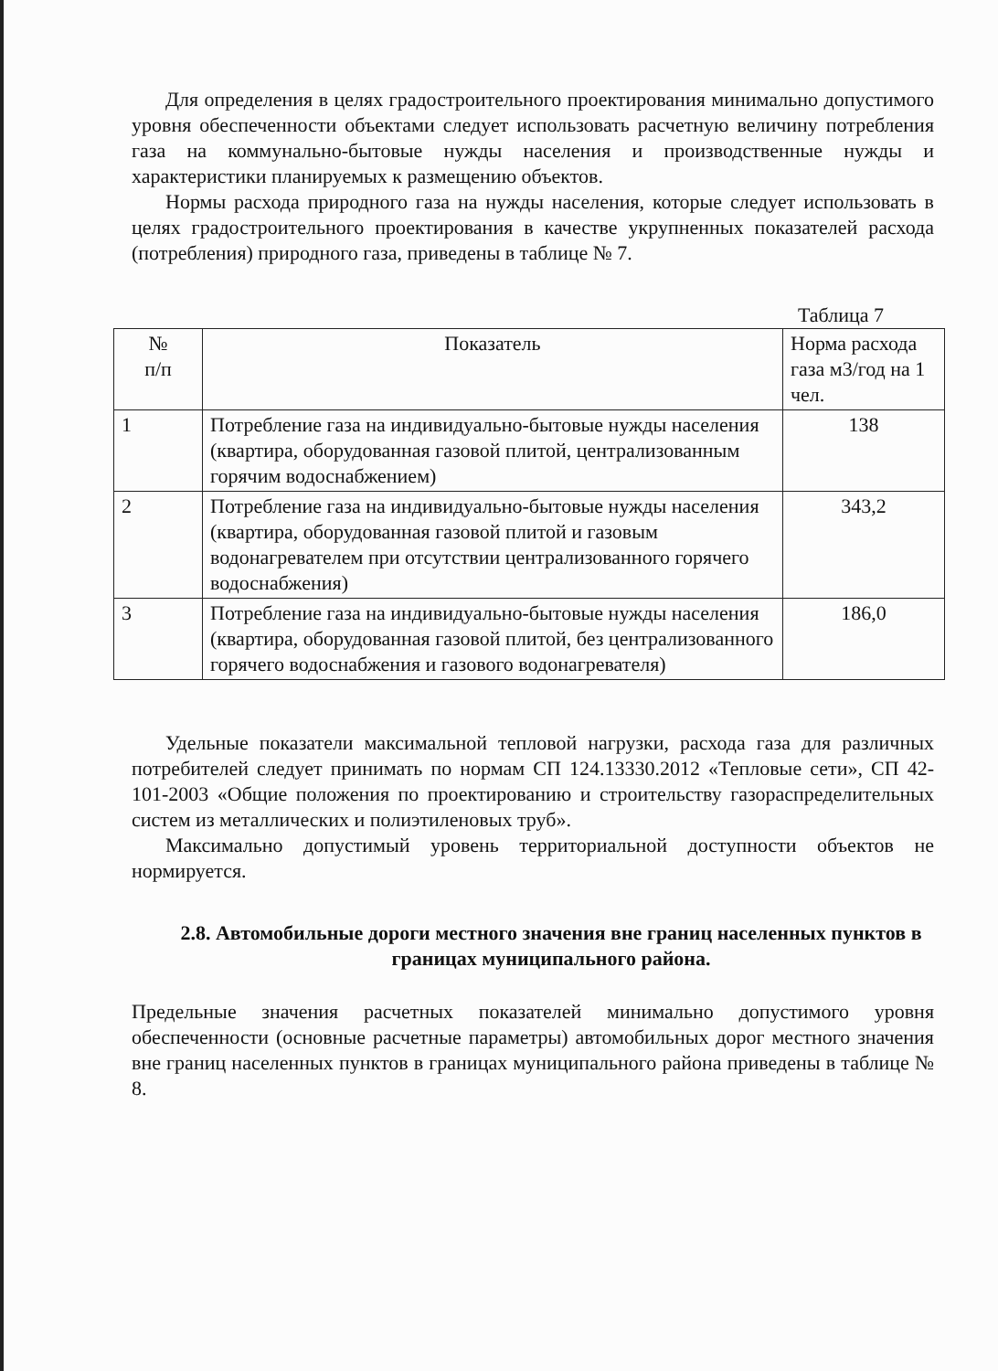Для определения в целях градостроительного проектирования минимально допустимого уровня обеспеченности объектами следует использовать расчетную величину потребления газа на коммунально-бытовые нужды населения и производственные нужды и характеристики планируемых к размещению объектов.
Нормы расхода природного газа на нужды населения, которые следует использовать в целях градостроительного проектирования в качестве укрупненных показателей расхода (потребления) природного газа, приведены в таблице № 7.
Таблица 7
| № п/п | Показатель | Норма расхода газа м3/год на 1 чел. |
| --- | --- | --- |
| 1 | Потребление газа на индивидуально-бытовые нужды населения (квартира, оборудованная газовой плитой, централизованным горячим водоснабжением) | 138 |
| 2 | Потребление газа на индивидуально-бытовые нужды населения (квартира, оборудованная газовой плитой и газовым водонагревателем при отсутствии централизованного горячего водоснабжения) | 343,2 |
| 3 | Потребление газа на индивидуально-бытовые нужды населения (квартира, оборудованная газовой плитой, без централизованного горячего водоснабжения и газового водонагревателя) | 186,0 |
Удельные показатели максимальной тепловой нагрузки, расхода газа для различных потребителей следует принимать по нормам СП 124.13330.2012 «Тепловые сети», СП 42-101-2003 «Общие положения по проектированию и строительству газораспределительных систем из металлических и полиэтиленовых труб».
Максимально допустимый уровень территориальной доступности объектов не нормируется.
2.8. Автомобильные дороги местного значения вне границ населенных пунктов в границах муниципального района.
Предельные значения расчетных показателей минимально допустимого уровня обеспеченности (основные расчетные параметры) автомобильных дорог местного значения вне границ населенных пунктов в границах муниципального района приведены в таблице № 8.